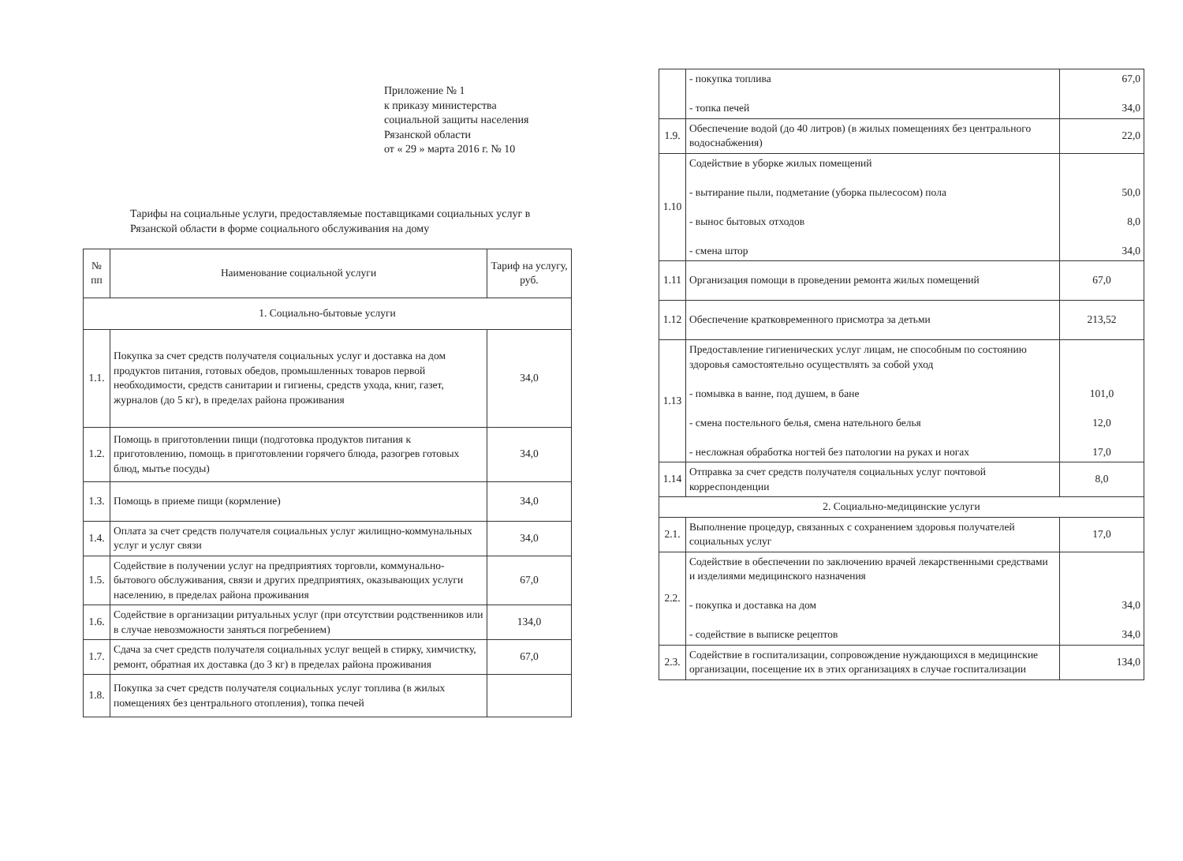Приложение № 1
к приказу министерства
социальной защиты населения
Рязанской области
от « 29 » марта 2016 г. № 10
Тарифы на социальные услуги, предоставляемые поставщиками социальных услуг в Рязанской области в форме социального обслуживания на дому
| № пп | Наименование социальной услуги | Тариф на услугу, руб. |
| --- | --- | --- |
| 1. Социально-бытовые услуги | | |
| 1.1. | Покупка за счет средств получателя социальных услуг и доставка на дом продуктов питания, готовых обедов, промышленных товаров первой необходимости, средств санитарии и гигиены, средств ухода, книг, газет, журналов (до 5 кг), в пределах района проживания | 34,0 |
| 1.2. | Помощь в приготовлении пищи (подготовка продуктов питания к приготовлению, помощь в приготовлении горячего блюда, разогрев готовых блюд, мытье посуды) | 34,0 |
| 1.3. | Помощь в приеме пищи (кормление) | 34,0 |
| 1.4. | Оплата за счет средств получателя социальных услуг жилищно-коммунальных услуг и услуг связи | 34,0 |
| 1.5. | Содействие в получении услуг на предприятиях торговли, коммунально-бытового обслуживания, связи и других предприятиях, оказывающих услуги населению, в пределах района проживания | 67,0 |
| 1.6. | Содействие в организации ритуальных услуг (при отсутствии родственников или в случае невозможности заняться погребением) | 134,0 |
| 1.7. | Сдача за счет средств получателя социальных услуг вещей в стирку, химчистку, ремонт, обратная их доставка (до 3 кг) в пределах района проживания | 67,0 |
| 1.8. | Покупка за счет средств получателя социальных услуг топлива (в жилых помещениях без центрального отопления), топка печей | |
| | - покупка топлива - топка печей | 67,0 34,0 |
| 1.9. | Обеспечение водой (до 40 литров) (в жилых помещениях без центрального водоснабжения) | 22,0 |
| 1.10 | Содействие в уборке жилых помещений - вытирание пыли, подметание (уборка пылесосом) пола - вынос бытовых отходов - смена штор | 50,0 8,0 34,0 |
| 1.11 | Организация помощи в проведении ремонта жилых помещений | 67,0 |
| 1.12 | Обеспечение кратковременного присмотра за детьми | 213,52 |
| 1.13 | Предоставление гигиенических услуг лицам, не способным по состоянию здоровья самостоятельно осуществлять за собой уход - помывка в ванне, под душем, в бане - смена постельного белья, смена нательного белья - несложная обработка ногтей без патологии на руках и ногах | 101,0 12,0 17,0 |
| 1.14 | Отправка за счет средств получателя социальных услуг почтовой корреспонденции | 8,0 |
| 2. Социально-медицинские услуги | | |
| 2.1. | Выполнение процедур, связанных с сохранением здоровья получателей социальных услуг | 17,0 |
| 2.2. | Содействие в обеспечении по заключению врачей лекарственными средствами и изделиями медицинского назначения - покупка и доставка на дом - содействие в выписке рецептов | 34,0 34,0 |
| 2.3. | Содействие в госпитализации, сопровождение нуждающихся в медицинские организации, посещение их в этих организациях в случае госпитализации | 134,0 |